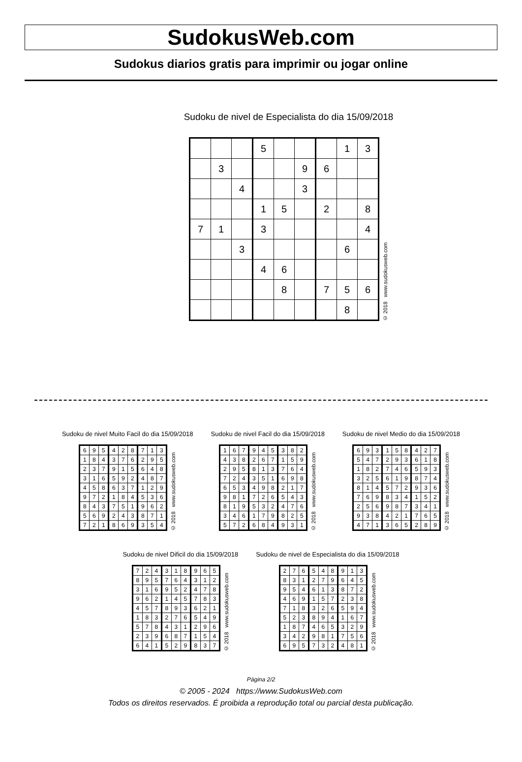SudokusWeb.com
Sudokus diarios gratis para imprimir ou jogar online
Sudoku de nivel de Especialista do dia 15/09/2018
| | | | 5 | | | | 1 | 3 |
| | 3 | | | | 9 | 6 | | |
| | | 4 | | | 3 | | | |
| | | | 1 | 5 | | 2 | | 8 |
| 7 | 1 | | 3 | | | | | 4 |
| | | 3 | | | | | 6 | |
| | | | 4 | 6 | | | | |
| | | | | 8 | | 7 | 5 | 6 |
| | | | | | | | 8 | |
© 2018 www.sudokusweb.com
Sudoku de nivel Muito Facil do dia 15/09/2018
| 6 | 9 | 5 | 4 | 2 | 8 | 7 | 1 | 3 |
| 1 | 8 | 4 | 3 | 7 | 6 | 2 | 9 | 5 |
| 2 | 3 | 7 | 9 | 1 | 5 | 6 | 4 | 8 |
| 3 | 1 | 6 | 5 | 9 | 2 | 4 | 8 | 7 |
| 4 | 5 | 8 | 6 | 3 | 7 | 1 | 2 | 9 |
| 9 | 7 | 2 | 1 | 8 | 4 | 5 | 3 | 6 |
| 8 | 4 | 3 | 7 | 5 | 1 | 9 | 6 | 2 |
| 5 | 6 | 9 | 2 | 4 | 3 | 8 | 7 | 1 |
| 7 | 2 | 1 | 8 | 6 | 9 | 3 | 5 | 4 |
© 2018 www.sudokusweb.com
Sudoku de nivel Facil do dia 15/09/2018
| 1 | 6 | 7 | 9 | 4 | 5 | 3 | 8 | 2 |
| 4 | 3 | 8 | 2 | 6 | 7 | 1 | 5 | 9 |
| 2 | 9 | 5 | 8 | 1 | 3 | 7 | 6 | 4 |
| 7 | 2 | 4 | 3 | 5 | 1 | 6 | 9 | 8 |
| 6 | 5 | 3 | 4 | 9 | 8 | 2 | 1 | 7 |
| 9 | 8 | 1 | 7 | 2 | 6 | 5 | 4 | 3 |
| 8 | 1 | 9 | 5 | 3 | 2 | 4 | 7 | 6 |
| 3 | 4 | 6 | 1 | 7 | 9 | 8 | 2 | 5 |
| 5 | 7 | 2 | 6 | 8 | 4 | 9 | 3 | 1 |
© 2018 www.sudokusweb.com
Sudoku de nivel Medio do dia 15/09/2018
| 6 | 9 | 3 | 1 | 5 | 8 | 4 | 2 | 7 |
| 5 | 4 | 7 | 2 | 9 | 3 | 6 | 1 | 8 |
| 1 | 8 | 2 | 7 | 4 | 6 | 5 | 9 | 3 |
| 3 | 2 | 5 | 6 | 1 | 9 | 8 | 7 | 4 |
| 8 | 1 | 4 | 5 | 7 | 2 | 9 | 3 | 6 |
| 7 | 6 | 9 | 8 | 3 | 4 | 1 | 5 | 2 |
| 2 | 5 | 6 | 9 | 8 | 7 | 3 | 4 | 1 |
| 9 | 3 | 8 | 4 | 2 | 1 | 7 | 6 | 5 |
| 4 | 7 | 1 | 3 | 6 | 5 | 2 | 8 | 9 |
© 2018 www.sudokusweb.com
Sudoku de nivel Dificil do dia 15/09/2018
| 7 | 2 | 4 | 3 | 1 | 8 | 9 | 6 | 5 |
| 8 | 9 | 5 | 7 | 6 | 4 | 3 | 1 | 2 |
| 3 | 1 | 6 | 9 | 5 | 2 | 4 | 7 | 8 |
| 9 | 6 | 2 | 1 | 4 | 5 | 7 | 8 | 3 |
| 4 | 5 | 7 | 8 | 9 | 3 | 6 | 2 | 1 |
| 1 | 8 | 3 | 2 | 7 | 6 | 5 | 4 | 9 |
| 5 | 7 | 8 | 4 | 3 | 1 | 2 | 9 | 6 |
| 2 | 3 | 9 | 6 | 8 | 7 | 1 | 5 | 4 |
| 6 | 4 | 1 | 5 | 2 | 9 | 8 | 3 | 7 |
© 2018 www.sudokusweb.com
Sudoku de nivel de Especialista do dia 15/09/2018
| 2 | 7 | 6 | 5 | 4 | 8 | 9 | 1 | 3 |
| 8 | 3 | 1 | 2 | 7 | 9 | 6 | 4 | 5 |
| 9 | 5 | 4 | 6 | 1 | 3 | 8 | 7 | 2 |
| 4 | 6 | 9 | 1 | 5 | 7 | 2 | 3 | 8 |
| 7 | 1 | 8 | 3 | 2 | 6 | 5 | 9 | 4 |
| 5 | 2 | 3 | 8 | 9 | 4 | 1 | 6 | 7 |
| 1 | 8 | 7 | 4 | 6 | 5 | 3 | 2 | 9 |
| 3 | 4 | 2 | 9 | 8 | 1 | 7 | 5 | 6 |
| 6 | 9 | 5 | 7 | 3 | 2 | 4 | 8 | 1 |
© 2018 www.sudokusweb.com
Página 2/2
© 2005 - 2024 https://www.SudokusWeb.com
Todos os direitos reservados. É proibida a reprodução total ou parcial desta publicação.